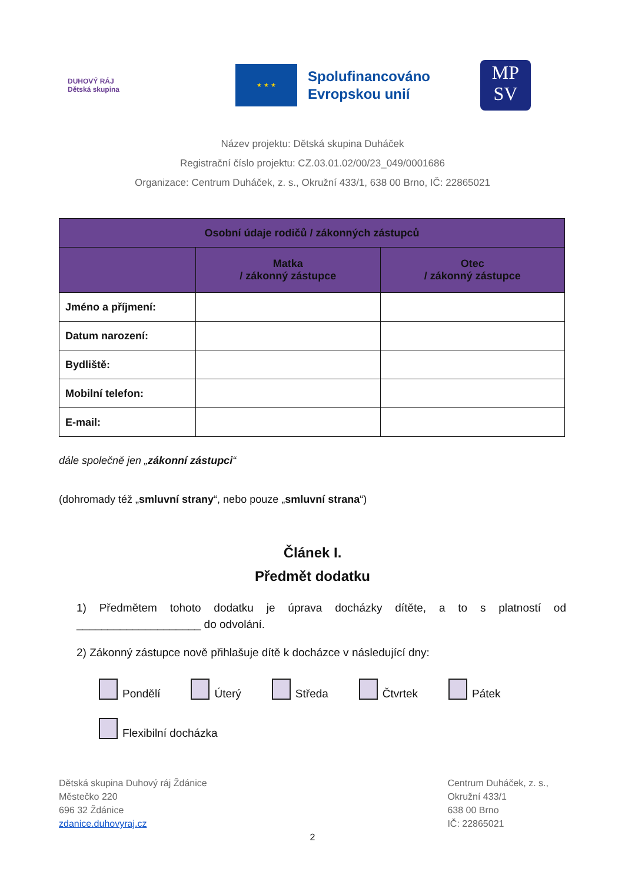DUHOVÝ RÁJ
Dětská skupina
★ ★ ★
Spolufinancováno
Evropskou unií
MP
SV
Název projektu: Dětská skupina Duháček
Registrační číslo projektu: CZ.03.01.02/00/23_049/0001686
Organizace: Centrum Duháček, z. s., Okružní 433/1, 638 00 Brno, IČ: 22865021
| Osobní údaje rodičů / zákonných zástupců | | |
| --- | --- | --- |
| | Matka / zákonný zástupce | Otec / zákonný zástupce |
| Jméno a příjmení: | | |
| Datum narození: | | |
| Bydliště: | | |
| Mobilní telefon: | | |
| E-mail: | | |
dále společně jen „zákonní zástupci“
(dohromady též „smluvní strany“, nebo pouze „smluvní strana“)
Článek I.
Předmět dodatku
1) Předmětem tohoto dodatku je úprava docházky dítěte, a to s platností od ____________________ do odvolání.
2) Zákonný zástupce nově přihlašuje dítě k docházce v následující dny:
Pondělí Úterý Středa Čtvrtek Pátek
Flexibilní docházka
Dětská skupina Duhový ráj Ždánice
Městečko 220
696 32 Ždánice
zdanice.duhovyraj.cz
Centrum Duháček, z. s.,
Okružní 433/1
638 00 Brno
IČ: 22865021
2